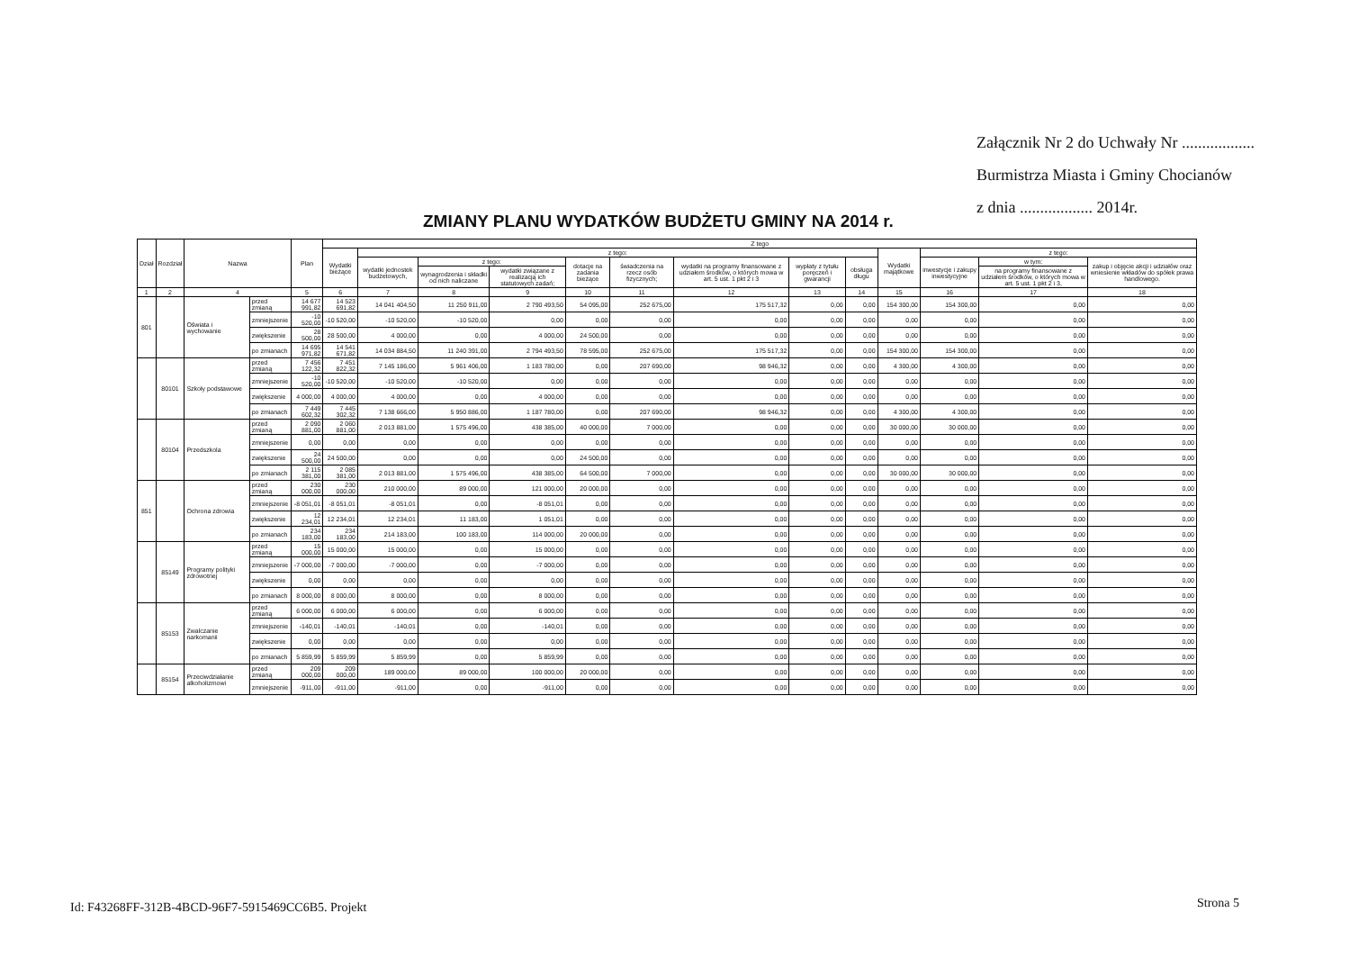Załącznik Nr 2 do Uchwały Nr ..................
Burmistrza Miasta i Gminy Chocianów
z dnia .................. 2014r.
ZMIANY PLANU WYDATKÓW BUDŻETU GMINY NA 2014 r.
| Dział | Rozdział | Nazwa | | Plan | Z tego | | | | | | | | | | | | |
| --- | --- | --- | --- | --- | --- | --- | --- | --- | --- | --- | --- | --- | --- | --- | --- | --- | --- |
| | | | | | Wydatki bieżące | z tego: | | | | | | | | Wydatki majątkowe | z tego: | | |
| | | | | | | wydatki jednostek budżetowych, | z tego: | | dotacje na zadania bieżące | świadczenia na rzecz osób fizycznych; | wydatki na programy finansowane z udziałem środków, o których mowa w art. 5 ust. 1 pkt 2 i 3 | wypłaty z tytułu poręczeń i gwarancji | obsługa długu | | inwestycje i zakupy inwestycyjne | w tym: | zakup i objęcie akcji i udziałów oraz wniesienie wkładów do spółek prawa handlowego. |
| | | | | | | | wynagrodzenia i składki od nich naliczane | wydatki związane z realizacją ich statutowych zadań; | | | | | | | | na programy finansowane z udziałem środków, o których mowa w art. 5 ust. 1 pkt 2 i 3, | |
| 1 | 2 | 4 | | 5 | 6 | 7 | 8 | 9 | 10 | 11 | 12 | 13 | 14 | 15 | 16 | 17 | 18 |
| 801 | | Oświata i wychowanie | przed zmianą | 14 677 991,82 | 14 523 691,82 | 14 041 404,50 | 11 250 911,00 | 2 790 493,50 | 54 095,00 | 252 675,00 | 175 517,32 | 0,00 | 0,00 | 154 300,00 | 154 300,00 | 0,00 | 0,00 |
| | | | zmniejszenie | -10 520,00 | -10 520,00 | -10 520,00 | -10 520,00 | 0,00 | 0,00 | 0,00 | 0,00 | 0,00 | 0,00 | 0,00 | 0,00 | 0,00 | 0,00 |
| | | | zwiększenie | 28 500,00 | 28 500,00 | 4 000,00 | 0,00 | 4 000,00 | 24 500,00 | 0,00 | 0,00 | 0,00 | 0,00 | 0,00 | 0,00 | 0,00 | 0,00 |
| | | | po zmianach | 14 695 971,82 | 14 541 671,82 | 14 034 884,50 | 11 240 391,00 | 2 794 493,50 | 78 595,00 | 252 675,00 | 175 517,32 | 0,00 | 0,00 | 154 300,00 | 154 300,00 | 0,00 | 0,00 |
| | 80101 | Szkoły podstawowe | przed zmianą | 7 456 122,32 | 7 451 822,32 | 7 145 186,00 | 5 961 406,00 | 1 183 780,00 | 0,00 | 207 690,00 | 98 946,32 | 0,00 | 0,00 | 4 300,00 | 4 300,00 | 0,00 | 0,00 |
| | | | zmniejszenie | -10 520,00 | -10 520,00 | -10 520,00 | -10 520,00 | 0,00 | 0,00 | 0,00 | 0,00 | 0,00 | 0,00 | 0,00 | 0,00 | 0,00 | 0,00 |
| | | | zwiększenie | 4 000,00 | 4 000,00 | 4 000,00 | 0,00 | 4 000,00 | 0,00 | 0,00 | 0,00 | 0,00 | 0,00 | 0,00 | 0,00 | 0,00 | 0,00 |
| | | | po zmianach | 7 449 602,32 | 7 445 302,32 | 7 138 666,00 | 5 950 886,00 | 1 187 780,00 | 0,00 | 207 690,00 | 98 946,32 | 0,00 | 0,00 | 4 300,00 | 4 300,00 | 0,00 | 0,00 |
| | 80104 | Przedszkola | przed zmianą | 2 090 881,00 | 2 060 881,00 | 2 013 881,00 | 1 575 496,00 | 438 385,00 | 40 000,00 | 7 000,00 | 0,00 | 0,00 | 0,00 | 30 000,00 | 30 000,00 | 0,00 | 0,00 |
| | | | zmniejszenie | 0,00 | 0,00 | 0,00 | 0,00 | 0,00 | 0,00 | 0,00 | 0,00 | 0,00 | 0,00 | 0,00 | 0,00 | 0,00 | 0,00 |
| | | | zwiększenie | 24 500,00 | 24 500,00 | 0,00 | 0,00 | 0,00 | 24 500,00 | 0,00 | 0,00 | 0,00 | 0,00 | 0,00 | 0,00 | 0,00 | 0,00 |
| | | | po zmianach | 2 115 381,00 | 2 085 381,00 | 2 013 881,00 | 1 575 496,00 | 438 385,00 | 64 500,00 | 7 000,00 | 0,00 | 0,00 | 0,00 | 30 000,00 | 30 000,00 | 0,00 | 0,00 |
| 851 | | Ochrona zdrowia | przed zmianą | 230 000,00 | 230 000,00 | 210 000,00 | 89 000,00 | 121 000,00 | 20 000,00 | 0,00 | 0,00 | 0,00 | 0,00 | 0,00 | 0,00 | 0,00 | 0,00 |
| | | | zmniejszenie | -8 051,01 | -8 051,01 | -8 051,01 | 0,00 | -8 051,01 | 0,00 | 0,00 | 0,00 | 0,00 | 0,00 | 0,00 | 0,00 | 0,00 | 0,00 |
| | | | zwiększenie | 12 234,01 | 12 234,01 | 12 234,01 | 11 183,00 | 1 051,01 | 0,00 | 0,00 | 0,00 | 0,00 | 0,00 | 0,00 | 0,00 | 0,00 | 0,00 |
| | | | po zmianach | 234 183,00 | 234 183,00 | 214 183,00 | 100 183,00 | 114 000,00 | 20 000,00 | 0,00 | 0,00 | 0,00 | 0,00 | 0,00 | 0,00 | 0,00 | 0,00 |
| | 85149 | Programy polityki zdrowotnej | przed zmianą | 15 000,00 | 15 000,00 | 15 000,00 | 0,00 | 15 000,00 | 0,00 | 0,00 | 0,00 | 0,00 | 0,00 | 0,00 | 0,00 | 0,00 | 0,00 |
| | | | zmniejszenie | -7 000,00 | -7 000,00 | -7 000,00 | 0,00 | -7 000,00 | 0,00 | 0,00 | 0,00 | 0,00 | 0,00 | 0,00 | 0,00 | 0,00 | 0,00 |
| | | | zwiększenie | 0,00 | 0,00 | 0,00 | 0,00 | 0,00 | 0,00 | 0,00 | 0,00 | 0,00 | 0,00 | 0,00 | 0,00 | 0,00 | 0,00 |
| | | | po zmianach | 8 000,00 | 8 000,00 | 8 000,00 | 0,00 | 8 000,00 | 0,00 | 0,00 | 0,00 | 0,00 | 0,00 | 0,00 | 0,00 | 0,00 | 0,00 |
| | 85153 | Zwalczanie narkomanii | przed zmianą | 6 000,00 | 6 000,00 | 6 000,00 | 0,00 | 6 000,00 | 0,00 | 0,00 | 0,00 | 0,00 | 0,00 | 0,00 | 0,00 | 0,00 | 0,00 |
| | | | zmniejszenie | -140,01 | -140,01 | -140,01 | 0,00 | -140,01 | 0,00 | 0,00 | 0,00 | 0,00 | 0,00 | 0,00 | 0,00 | 0,00 | 0,00 |
| | | | zwiększenie | 0,00 | 0,00 | 0,00 | 0,00 | 0,00 | 0,00 | 0,00 | 0,00 | 0,00 | 0,00 | 0,00 | 0,00 | 0,00 | 0,00 |
| | | | po zmianach | 5 859,99 | 5 859,99 | 5 859,99 | 0,00 | 5 859,99 | 0,00 | 0,00 | 0,00 | 0,00 | 0,00 | 0,00 | 0,00 | 0,00 | 0,00 |
| | 85154 | Przeciwdziałanie alkoholizmowi | przed zmianą | 209 000,00 | 209 000,00 | 189 000,00 | 89 000,00 | 100 000,00 | 20 000,00 | 0,00 | 0,00 | 0,00 | 0,00 | 0,00 | 0,00 | 0,00 | 0,00 |
| | | | zmniejszenie | -911,00 | -911,00 | -911,00 | 0,00 | -911,00 | 0,00 | 0,00 | 0,00 | 0,00 | 0,00 | 0,00 | 0,00 | 0,00 | 0,00 |
Id: F43268FF-312B-4BCD-96F7-5915469CC6B5. Projekt
Strona 5